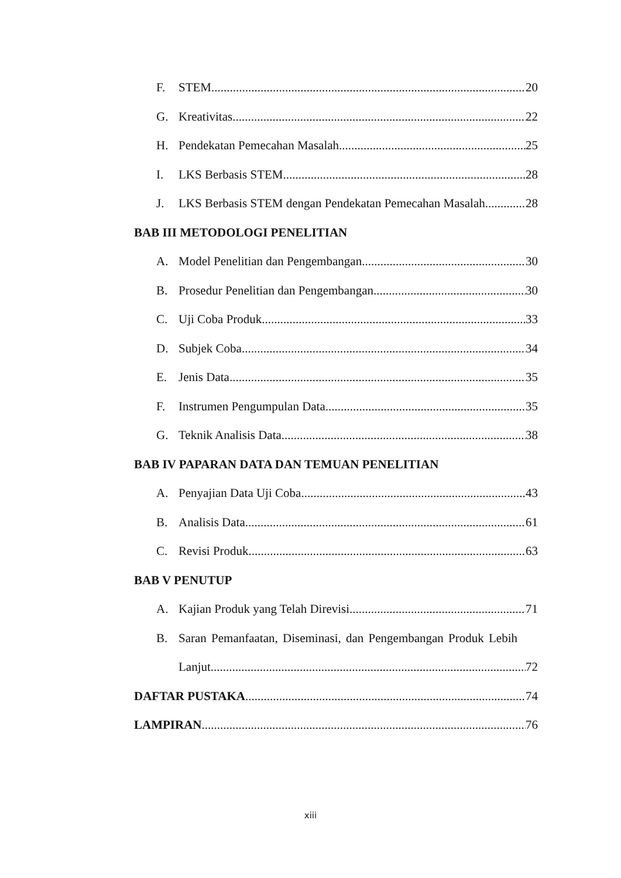F. STEM 20
G. Kreativitas 22
H. Pendekatan Pemecahan Masalah 25
I. LKS Berbasis STEM 28
J. LKS Berbasis STEM dengan Pendekatan Pemecahan Masalah 28
BAB III METODOLOGI PENELITIAN
A. Model Penelitian dan Pengembangan 30
B. Prosedur Penelitian dan Pengembangan 30
C. Uji Coba Produk 33
D. Subjek Coba 34
E. Jenis Data 35
F. Instrumen Pengumpulan Data 35
G. Teknik Analisis Data 38
BAB IV PAPARAN DATA DAN TEMUAN PENELITIAN
A. Penyajian Data Uji Coba 43
B. Analisis Data 61
C. Revisi Produk 63
BAB V PENUTUP
A. Kajian Produk yang Telah Direvisi 71
B. Saran Pemanfaatan, Diseminasi, dan Pengembangan Produk Lebih
Lanjut 72
DAFTAR PUSTAKA 74
LAMPIRAN 76
xiii